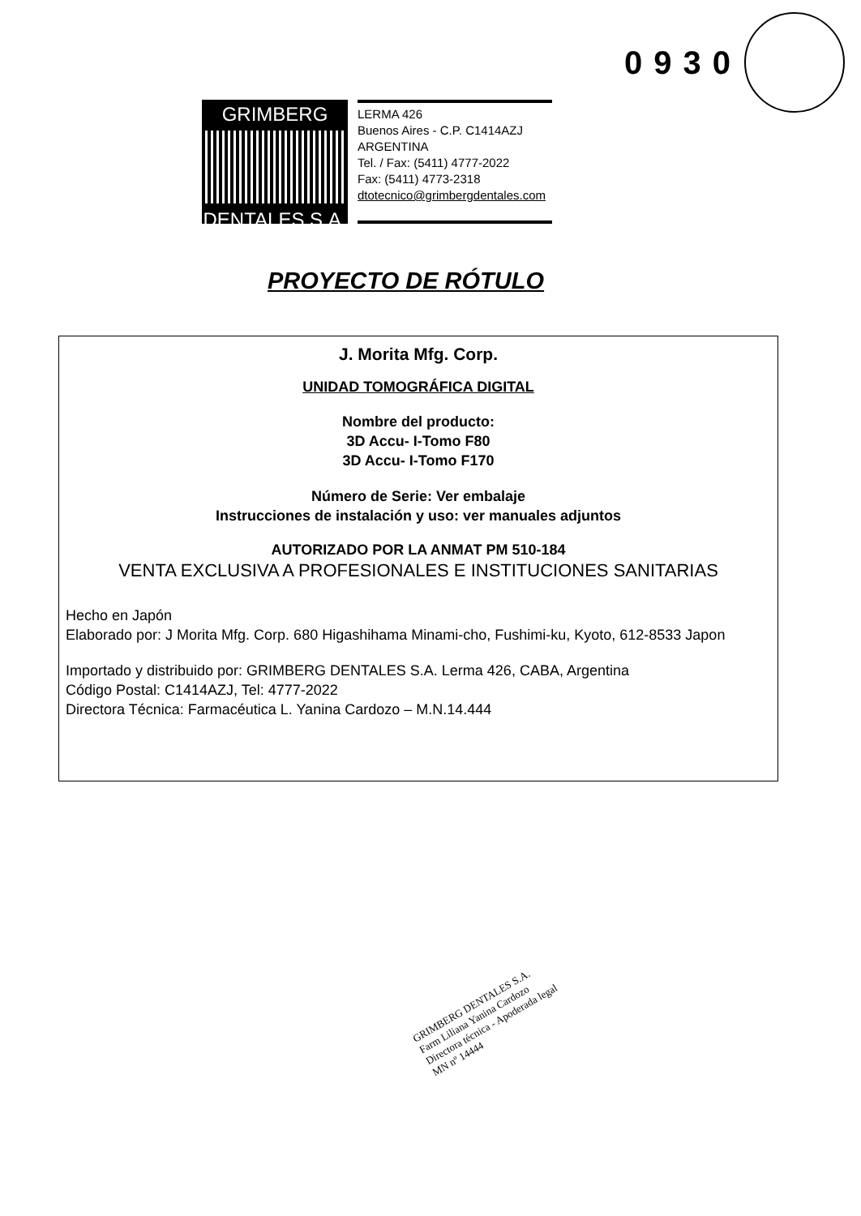0930
GRIMBERG
DENTALES S.A.
LERMA 426
Buenos Aires - C.P. C1414AZJ
ARGENTINA
Tel. / Fax: (5411) 4777-2022
Fax: (5411) 4773-2318
dtotecnico@grimbergdentales.com
PROYECTO DE RÓTULO
J. Morita Mfg. Corp.
UNIDAD TOMOGRÁFICA DIGITAL
Nombre del producto:
3D Accu- I-Tomo F80
3D Accu- I-Tomo F170
Número de Serie: Ver embalaje
Instrucciones de instalación y uso: ver manuales adjuntos
AUTORIZADO POR LA ANMAT PM 510-184
VENTA EXCLUSIVA A PROFESIONALES E INSTITUCIONES SANITARIAS
Hecho en Japón
Elaborado por: J Morita Mfg. Corp. 680 Higashihama Minami-cho, Fushimi-ku, Kyoto, 612-8533 Japon
Importado y distribuido por: GRIMBERG DENTALES S.A. Lerma 426, CABA, Argentina
Código Postal: C1414AZJ, Tel: 4777-2022
Directora Técnica: Farmacéutica L. Yanina Cardozo – M.N.14.444
GRIMBERG DENTALES S.A.
Farm Liliana Yanina Cardozo
Directora técnica - Apoderada legal
MN nº 14444